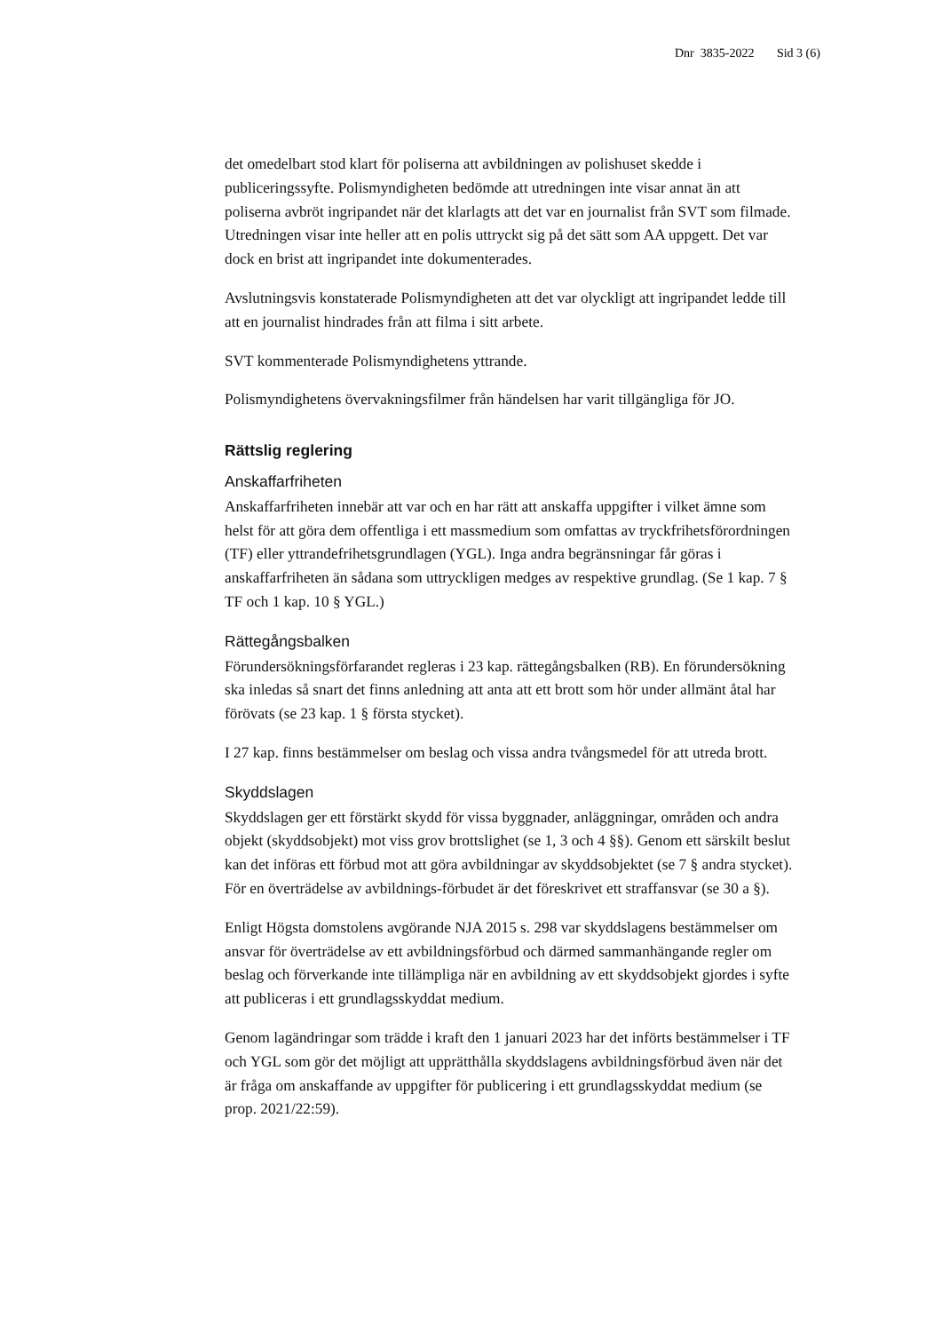Dnr 3835-2022 Sid 3 (6)
det omedelbart stod klart för poliserna att avbildningen av polishuset skedde i publiceringssyfte. Polismyndigheten bedömde att utredningen inte visar annat än att poliserna avbröt ingripandet när det klarlagts att det var en journalist från SVT som filmade. Utredningen visar inte heller att en polis uttryckt sig på det sätt som AA uppgett. Det var dock en brist att ingripandet inte dokumenterades.
Avslutningsvis konstaterade Polismyndigheten att det var olyckligt att ingripandet ledde till att en journalist hindrades från att filma i sitt arbete.
SVT kommenterade Polismyndighetens yttrande.
Polismyndighetens övervakningsfilmer från händelsen har varit tillgängliga för JO.
Rättslig reglering
Anskaffarfriheten
Anskaffarfriheten innebär att var och en har rätt att anskaffa uppgifter i vilket ämne som helst för att göra dem offentliga i ett massmedium som omfattas av tryckfrihetsförordningen (TF) eller yttrandefrihetsgrundlagen (YGL). Inga andra begränsningar får göras i anskaffarfriheten än sådana som uttryckligen medges av respektive grundlag. (Se 1 kap. 7 § TF och 1 kap. 10 § YGL.)
Rättegångsbalken
Förundersökningsförfarandet regleras i 23 kap. rättegångsbalken (RB). En förundersökning ska inledas så snart det finns anledning att anta att ett brott som hör under allmänt åtal har förövats (se 23 kap. 1 § första stycket).
I 27 kap. finns bestämmelser om beslag och vissa andra tvångsmedel för att utreda brott.
Skyddslagen
Skyddslagen ger ett förstärkt skydd för vissa byggnader, anläggningar, områden och andra objekt (skyddsobjekt) mot viss grov brottslighet (se 1, 3 och 4 §§). Genom ett särskilt beslut kan det införas ett förbud mot att göra avbildningar av skyddsobjektet (se 7 § andra stycket). För en överträdelse av avbildnings-förbudet är det föreskrivet ett straffansvar (se 30 a §).
Enligt Högsta domstolens avgörande NJA 2015 s. 298 var skyddslagens bestämmelser om ansvar för överträdelse av ett avbildningsförbud och därmed sammanhängande regler om beslag och förverkande inte tillämpliga när en avbildning av ett skyddsobjekt gjordes i syfte att publiceras i ett grundlagsskyddat medium.
Genom lagändringar som trädde i kraft den 1 januari 2023 har det införts bestämmelser i TF och YGL som gör det möjligt att upprätthålla skyddslagens avbildningsförbud även när det är fråga om anskaffande av uppgifter för publicering i ett grundlagsskyddat medium (se prop. 2021/22:59).